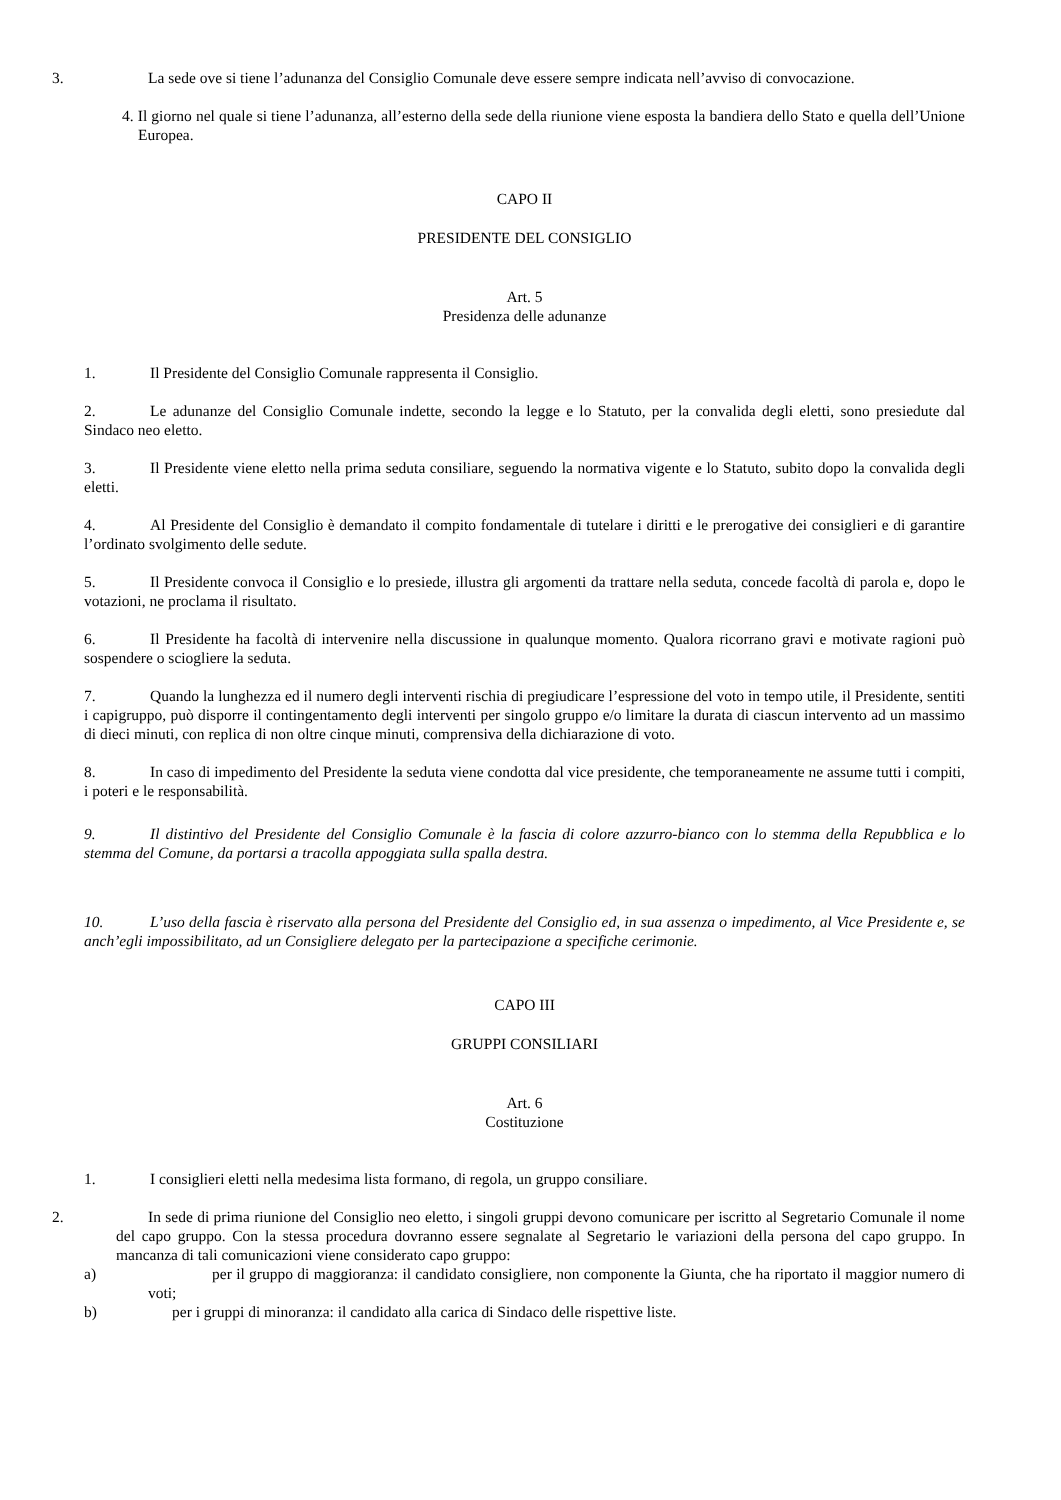3. La sede ove si tiene l’adunanza del Consiglio Comunale deve essere sempre indicata nell’avviso di convocazione.
4. Il giorno nel quale si tiene l’adunanza, all’esterno della sede della riunione viene esposta la bandiera dello Stato e quella dell’Unione Europea.
CAPO II
PRESIDENTE DEL CONSIGLIO
Art. 5
Presidenza delle adunanze
1. Il Presidente del Consiglio Comunale rappresenta il Consiglio.
2. Le adunanze del Consiglio Comunale indette, secondo la legge e lo Statuto, per la convalida degli eletti, sono presiedute dal Sindaco neo eletto.
3. Il Presidente viene eletto nella prima seduta consiliare, seguendo la normativa vigente e lo Statuto, subito dopo la convalida degli eletti.
4. Al Presidente del Consiglio è demandato il compito fondamentale di tutelare i diritti e le prerogative dei consiglieri e di garantire l’ordinato svolgimento delle sedute.
5. Il Presidente convoca il Consiglio e lo presiede, illustra gli argomenti da trattare nella seduta, concede facoltà di parola e, dopo le votazioni, ne proclama il risultato.
6. Il Presidente ha facoltà di intervenire nella discussione in qualunque momento. Qualora ricorrano gravi e motivate ragioni può sospendere o sciogliere la seduta.
7. Quando la lunghezza ed il numero degli interventi rischia di pregiudicare l’espressione del voto in tempo utile, il Presidente, sentiti i capigruppo, può disporre il contingentamento degli interventi per singolo gruppo e/o limitare la durata di ciascun intervento ad un massimo di dieci minuti, con replica di non oltre cinque minuti, comprensiva della dichiarazione di voto.
8. In caso di impedimento del Presidente la seduta viene condotta dal vice presidente, che temporaneamente ne assume tutti i compiti, i poteri e le responsabilità.
9. Il distintivo del Presidente del Consiglio Comunale è la fascia di colore azzurro-bianco con lo stemma della Repubblica e lo stemma del Comune, da portarsi a tracolla appoggiata sulla spalla destra.
10. L’uso della fascia è riservato alla persona del Presidente del Consiglio ed, in sua assenza o impedimento, al Vice Presidente e, se anch’egli impossibilitato, ad un Consigliere delegato per la partecipazione a specifiche cerimonie.
CAPO III
GRUPPI CONSILIARI
Art. 6
Costituzione
1. I consiglieri eletti nella medesima lista formano, di regola, un gruppo consiliare.
2. In sede di prima riunione del Consiglio neo eletto, i singoli gruppi devono comunicare per iscritto al Segretario Comunale il nome del capo gruppo. Con la stessa procedura dovranno essere segnalate al Segretario le variazioni della persona del capo gruppo. In mancanza di tali comunicazioni viene considerato capo gruppo:
a) per il gruppo di maggioranza: il candidato consigliere, non componente la Giunta, che ha riportato il maggior numero di voti;
b) per i gruppi di minoranza: il candidato alla carica di Sindaco delle rispettive liste.